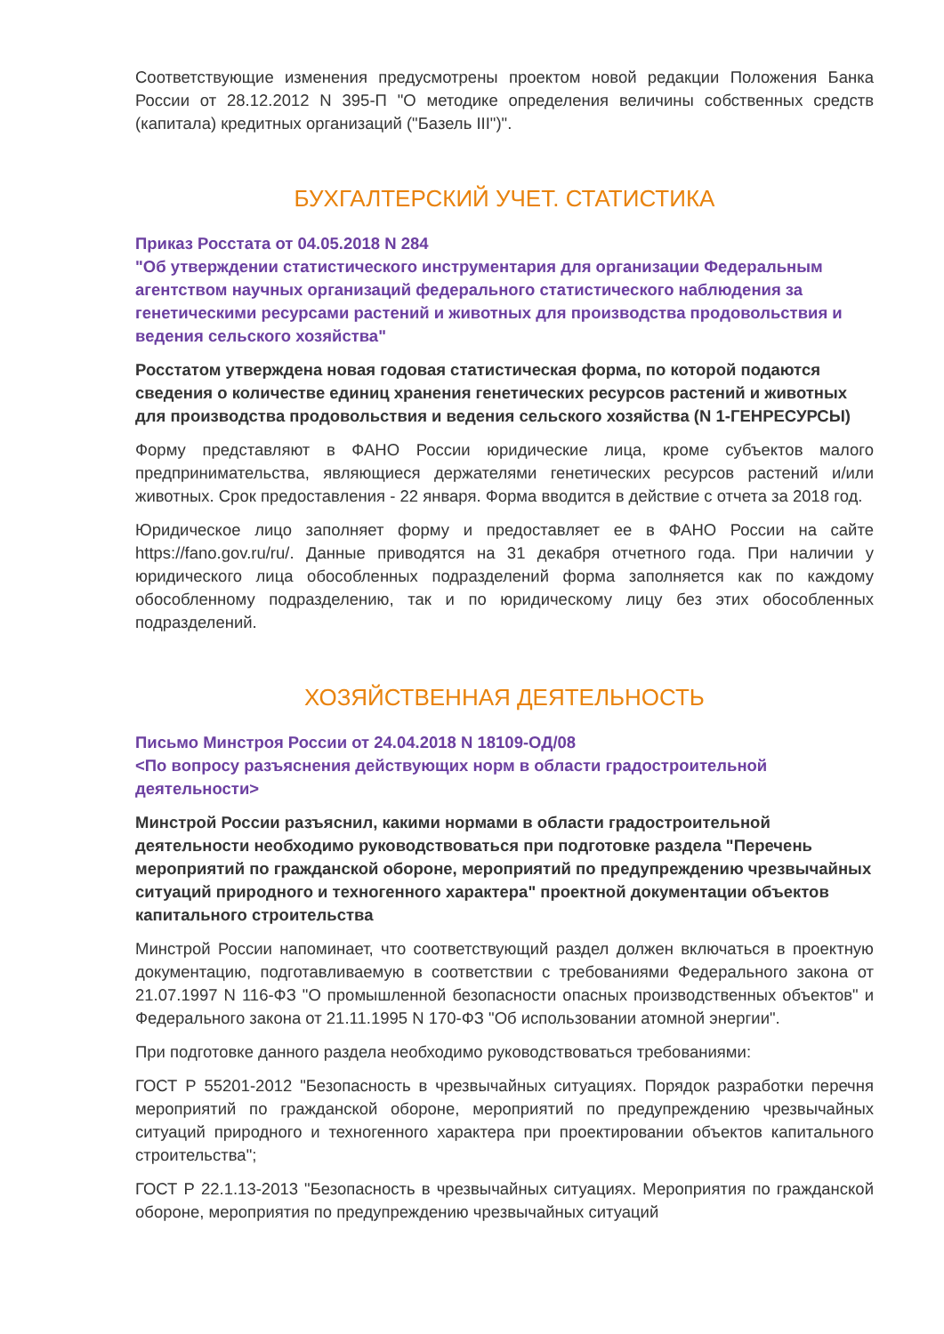Соответствующие изменения предусмотрены проектом новой редакции Положения Банка России от 28.12.2012 N 395-П "О методике определения величины собственных средств (капитала) кредитных организаций ("Базель III")".
БУХГАЛТЕРСКИЙ УЧЕТ. СТАТИСТИКА
Приказ Росстата от 04.05.2018 N 284
"Об утверждении статистического инструментария для организации Федеральным агентством научных организаций федерального статистического наблюдения за генетическими ресурсами растений и животных для производства продовольствия и ведения сельского хозяйства"
Росстатом утверждена новая годовая статистическая форма, по которой подаются сведения о количестве единиц хранения генетических ресурсов растений и животных для производства продовольствия и ведения сельского хозяйства (N 1-ГЕНРЕСУРСЫ)
Форму представляют в ФАНО России юридические лица, кроме субъектов малого предпринимательства, являющиеся держателями генетических ресурсов растений и/или животных. Срок предоставления - 22 января. Форма вводится в действие с отчета за 2018 год.
Юридическое лицо заполняет форму и предоставляет ее в ФАНО России на сайте https://fano.gov.ru/ru/. Данные приводятся на 31 декабря отчетного года. При наличии у юридического лица обособленных подразделений форма заполняется как по каждому обособленному подразделению, так и по юридическому лицу без этих обособленных подразделений.
ХОЗЯЙСТВЕННАЯ ДЕЯТЕЛЬНОСТЬ
Письмо Минстроя России от 24.04.2018 N 18109-ОД/08
<По вопросу разъяснения действующих норм в области градостроительной деятельности>
Минстрой России разъяснил, какими нормами в области градостроительной деятельности необходимо руководствоваться при подготовке раздела "Перечень мероприятий по гражданской обороне, мероприятий по предупреждению чрезвычайных ситуаций природного и техногенного характера" проектной документации объектов капитального строительства
Минстрой России напоминает, что соответствующий раздел должен включаться в проектную документацию, подготавливаемую в соответствии с требованиями Федерального закона от 21.07.1997 N 116-ФЗ "О промышленной безопасности опасных производственных объектов" и Федерального закона от 21.11.1995 N 170-ФЗ "Об использовании атомной энергии".
При подготовке данного раздела необходимо руководствоваться требованиями:
ГОСТ Р 55201-2012 "Безопасность в чрезвычайных ситуациях. Порядок разработки перечня мероприятий по гражданской обороне, мероприятий по предупреждению чрезвычайных ситуаций природного и техногенного характера при проектировании объектов капитального строительства";
ГОСТ Р 22.1.13-2013 "Безопасность в чрезвычайных ситуациях. Мероприятия по гражданской обороне, мероприятия по предупреждению чрезвычайных ситуаций